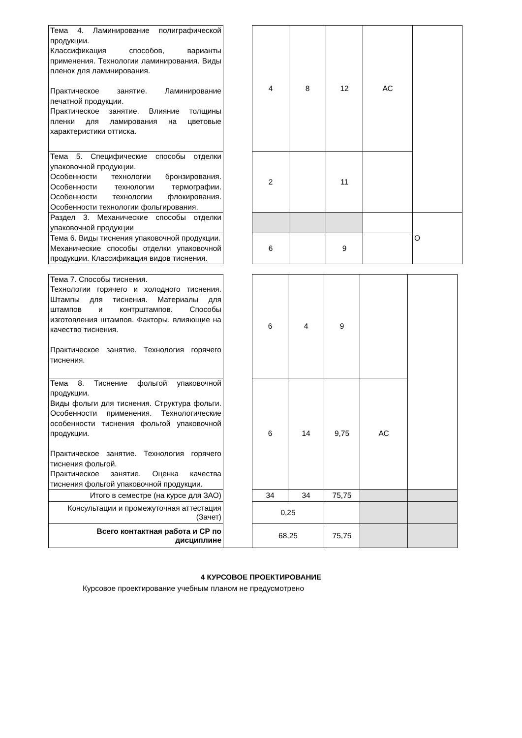| Тема 4. Ламинирование полиграфической продукции. Классификация способов, варианты применения. Технологии ламинирования. Виды пленок для ламинирования. Практическое занятие. Ламинирование печатной продукции. Практическое занятие. Влияние толщины пленки для ламирования на цветовые характеристики оттиска. | | 4 | 8 | 12 | АС | |
| Тема 5. Специфические способы отделки упаковочной продукции. Особенности технологии бронзирования. Особенности технологии термографии. Особенности технологии флокирования. Особенности технологии фольгирования. | | 2 | | 11 | | |
| Раздел 3. Механические способы отделки упаковочной продукции | | | | | | О |
| Тема 6. Виды тиснения упаковочной продукции. Механические способы отделки упаковочной продукции. Классификация видов тиснения. | | 6 | | 9 | | |
| Тема 7. Способы тиснения. Технологии горячего и холодного тиснения. Штампы для тиснения. Материалы для штампов и контрштампов. Способы изготовления штампов. Факторы, влияющие на качество тиснения. Практическое занятие. Технология горячего тиснения. | | 6 | 4 | 9 | | |
| Тема 8. Тиснение фольгой упаковочной продукции. Виды фольги для тиснения. Структура фольги. Особенности применения. Технологические особенности тиснения фольгой упаковочной продукции. Практическое занятие. Технология горячего тиснения фольгой. Практическое занятие. Оценка качества тиснения фольгой упаковочной продукции. | | 6 | 14 | 9,75 | АС | |
| Итого в семестре (на курсе для ЗАО) | | 34 | 34 | 75,75 | | |
| Консультации и промежуточная аттестация (Зачет) | | 0,25 | | | | |
| Всего контактная работа и СР по дисциплине | | 68,25 | | 75,75 | | |
4 КУРСОВОЕ ПРОЕКТИРОВАНИЕ
Курсовое проектирование учебным планом не предусмотрено